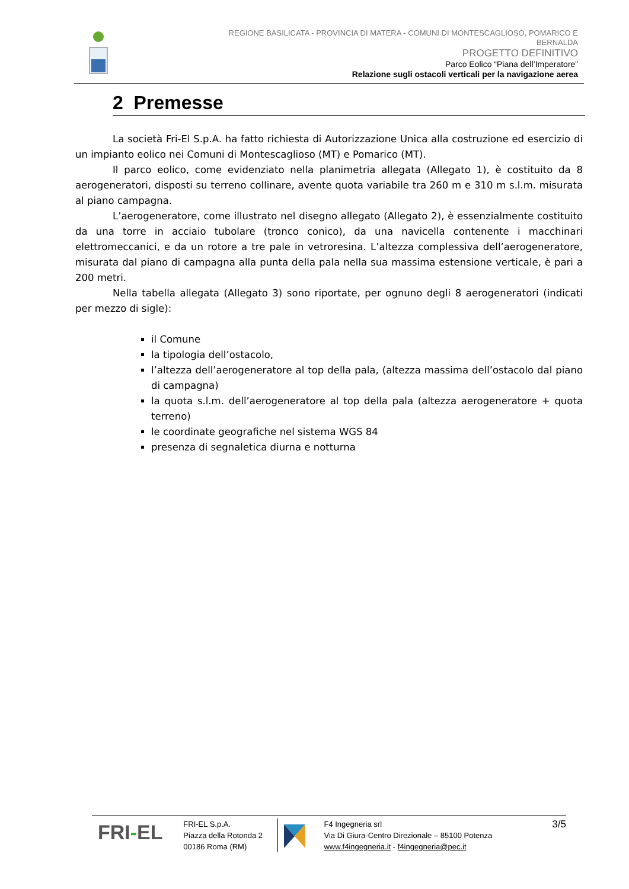REGIONE BASILICATA - PROVINCIA DI MATERA - COMUNI DI MONTESCAGLIOSO, POMARICO E
BERNALDA
PROGETTO DEFINITIVO
Parco Eolico “Piana dell’Imperatore”
Relazione sugli ostacoli verticali per la navigazione aerea
2 Premesse
La società Fri-El S.p.A. ha fatto richiesta di Autorizzazione Unica alla costruzione ed esercizio di un impianto eolico nei Comuni di Montescaglioso (MT) e Pomarico (MT).
Il parco eolico, come evidenziato nella planimetria allegata (Allegato 1), è costituito da 8 aerogeneratori, disposti su terreno collinare, avente quota variabile tra 260 m e 310 m s.l.m. misurata al piano campagna.
L’aerogeneratore, come illustrato nel disegno allegato (Allegato 2), è essenzialmente costituito da una torre in acciaio tubolare (tronco conico), da una navicella contenente i macchinari elettromeccanici, e da un rotore a tre pale in vetroresina. L’altezza complessiva dell’aerogeneratore, misurata dal piano di campagna alla punta della pala nella sua massima estensione verticale, è pari a 200 metri.
Nella tabella allegata (Allegato 3) sono riportate, per ognuno degli 8 aerogeneratori (indicati per mezzo di sigle):
il Comune
la tipologia dell’ostacolo,
l’altezza dell’aerogeneratore al top della pala, (altezza massima dell’ostacolo dal piano di campagna)
la quota s.l.m. dell’aerogeneratore al top della pala (altezza aerogeneratore + quota terreno)
le coordinate geografiche nel sistema WGS 84
presenza di segnaletica diurna e notturna
FRI-EL
FRI-EL S.p.A.
Piazza della Rotonda 2
00186 Roma (RM)
F4 Ingegneria srl
Via Di Giura-Centro Direzionale – 85100 Potenza
www.f4ingegneria.it - f4ingegneria@pec.it
3/5